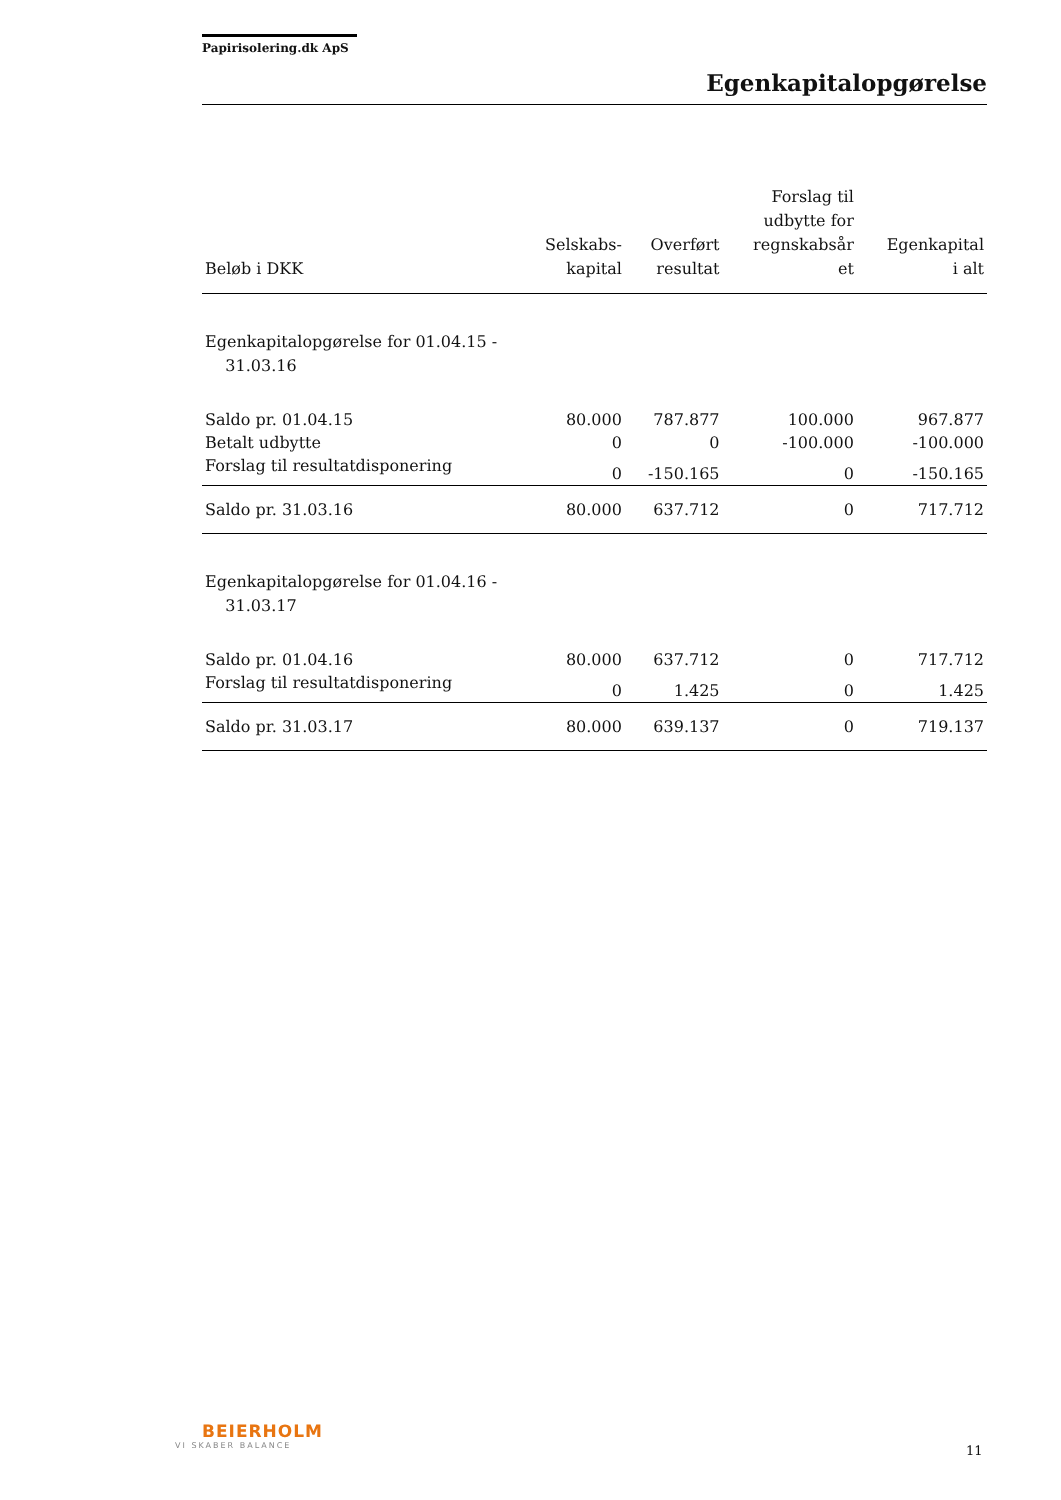Papirisolering.dk ApS
Egenkapitalopgørelse
| Beløb i DKK | Selskabs- kapital | Overført resultat | Forslag til udbytte for regnskabsår et | Egenkapital i alt |
| --- | --- | --- | --- | --- |
| Egenkapitalopgørelse for 01.04.15 - 31.03.16 | | | | |
| Saldo pr. 01.04.15 | 80.000 | 787.877 | 100.000 | 967.877 |
| Betalt udbytte | 0 | 0 | -100.000 | -100.000 |
| Forslag til resultatdisponering | 0 | -150.165 | 0 | -150.165 |
| Saldo pr. 31.03.16 | 80.000 | 637.712 | 0 | 717.712 |
| Egenkapitalopgørelse for 01.04.16 - 31.03.17 | | | | |
| Saldo pr. 01.04.16 | 80.000 | 637.712 | 0 | 717.712 |
| Forslag til resultatdisponering | 0 | 1.425 | 0 | 1.425 |
| Saldo pr. 31.03.17 | 80.000 | 639.137 | 0 | 719.137 |
BEIERHOLM
VI SKABER BALANCE
11